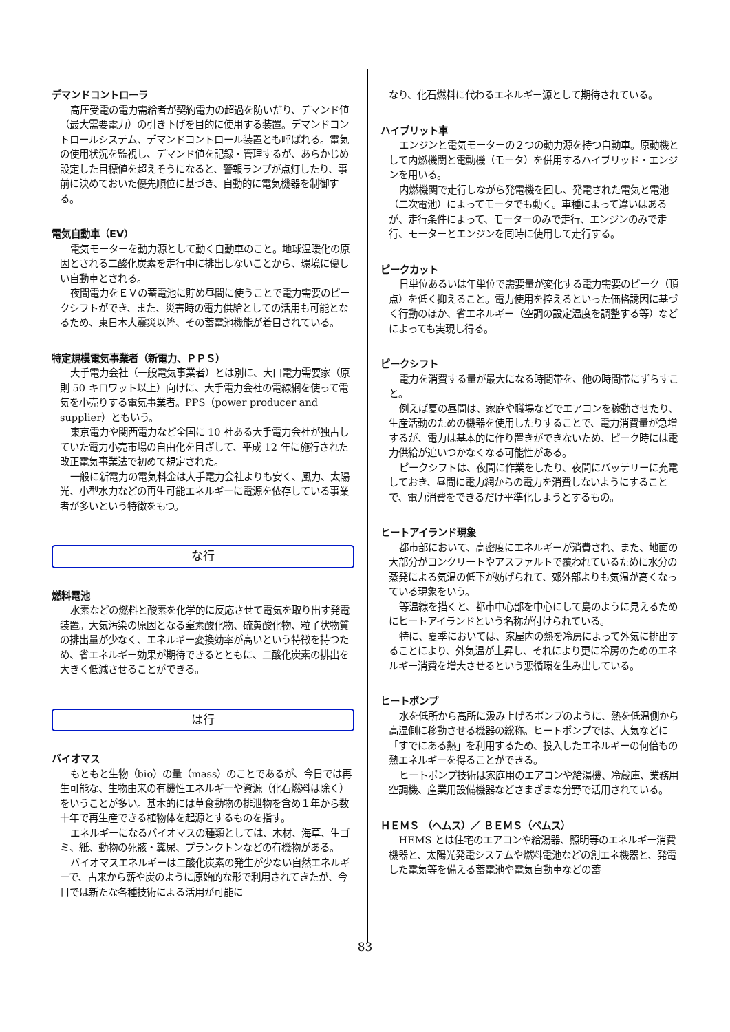デマンドコントローラ
高圧受電の電力需給者が契約電力の超過を防いだり、デマンド値（最大需要電力）の引き下げを目的に使用する装置。デマンドコントロールシステム、デマンドコントロール装置とも呼ばれる。電気の使用状況を監視し、デマンド値を記録・管理するが、あらかじめ設定した目標値を超えそうになると、警報ランプが点灯したり、事前に決めておいた優先順位に基づき、自動的に電気機器を制御する。
電気自動車（EV）
電気モーターを動力源として動く自動車のこと。地球温暖化の原因とされる二酸化炭素を走行中に排出しないことから、環境に優しい自動車とされる。
夜間電力をＥＶの蓄電池に貯め昼間に使うことで電力需要のピークシフトができ、また、災害時の電力供給としての活用も可能となるため、東日本大震災以降、その蓄電池機能が着目されている。
特定規模電気事業者（新電力、ＰＰＳ）
大手電力会社（一般電気事業者）とは別に、大口電力需要家（原則 50 キロワット以上）向けに、大手電力会社の電線網を使って電気を小売りする電気事業者。PPS（power producer and supplier）ともいう。
東京電力や関西電力など全国に 10 社ある大手電力会社が独占していた電力小売市場の自由化を目ざして、平成 12 年に施行された改正電気事業法で初めて規定された。
一般に新電力の電気料金は大手電力会社よりも安く、風力、太陽光、小型水力などの再生可能エネルギーに電源を依存している事業者が多いという特徴をもつ。
な行
燃料電池
水素などの燃料と酸素を化学的に反応させて電気を取り出す発電装置。大気汚染の原因となる窒素酸化物、硫黄酸化物、粒子状物質の排出量が少なく、エネルギー変換効率が高いという特徴を持つため、省エネルギー効果が期待できるとともに、二酸化炭素の排出を大きく低減させることができる。
は行
バイオマス
もともと生物（bio）の量（mass）のことであるが、今日では再生可能な、生物由来の有機性エネルギーや資源（化石燃料は除く）をいうことが多い。基本的には草食動物の排泄物を含め１年から数十年で再生産できる植物体を起源とするものを指す。
エネルギーになるバイオマスの種類としては、木材、海草、生ゴミ、紙、動物の死骸・糞尿、プランクトンなどの有機物がある。
バイオマスエネルギーは二酸化炭素の発生が少ない自然エネルギーで、古来から薪や炭のように原始的な形で利用されてきたが、今日では新たな各種技術による活用が可能に
なり、化石燃料に代わるエネルギー源として期待されている。
ハイブリット車
エンジンと電気モーターの２つの動力源を持つ自動車。原動機として内燃機関と電動機（モータ）を併用するハイブリッド・エンジンを用いる。
内燃機関で走行しながら発電機を回し、発電された電気と電池（二次電池）によってモータでも動く。車種によって違いはあるが、走行条件によって、モーターのみで走行、エンジンのみで走行、モーターとエンジンを同時に使用して走行する。
ピークカット
日単位あるいは年単位で需要量が変化する電力需要のピーク（頂点）を低く抑えること。電力使用を控えるといった価格誘因に基づく行動のほか、省エネルギー（空調の設定温度を調整する等）などによっても実現し得る。
ピークシフト
電力を消費する量が最大になる時間帯を、他の時間帯にずらすこと。
例えば夏の昼間は、家庭や職場などでエアコンを稼動させたり、生産活動のための機器を使用したりすることで、電力消費量が急増するが、電力は基本的に作り置きができないため、ピーク時には電力供給が追いつかなくなる可能性がある。
ピークシフトは、夜間に作業をしたり、夜間にバッテリーに充電しておき、昼間に電力網からの電力を消費しないようにすることで、電力消費をできるだけ平準化しようとするもの。
ヒートアイランド現象
都市部において、高密度にエネルギーが消費され、また、地面の大部分がコンクリートやアスファルトで覆われているために水分の蒸発による気温の低下が妨げられて、郊外部よりも気温が高くなっている現象をいう。
等温線を描くと、都市中心部を中心にして島のように見えるためにヒートアイランドという名称が付けられている。
特に、夏季においては、家屋内の熱を冷房によって外気に排出することにより、外気温が上昇し、それにより更に冷房のためのエネルギー消費を増大させるという悪循環を生み出している。
ヒートポンプ
水を低所から高所に汲み上げるポンプのように、熱を低温側から高温側に移動させる機器の総称。ヒートポンプでは、大気などに「すでにある熱」を利用するため、投入したエネルギーの何倍もの熱エネルギーを得ることができる。
ヒートポンプ技術は家庭用のエアコンや給湯機、冷蔵庫、業務用空調機、産業用設備機器などさまざまな分野で活用されている。
ＨＥＭＳ （ヘムス）／ ＢＥＭＳ（ベムス）
HEMS とは住宅のエアコンや給湯器、照明等のエネルギー消費機器と、太陽光発電システムや燃料電池などの創エネ機器と、発電した電気等を備える蓄電池や電気自動車などの蓄
83